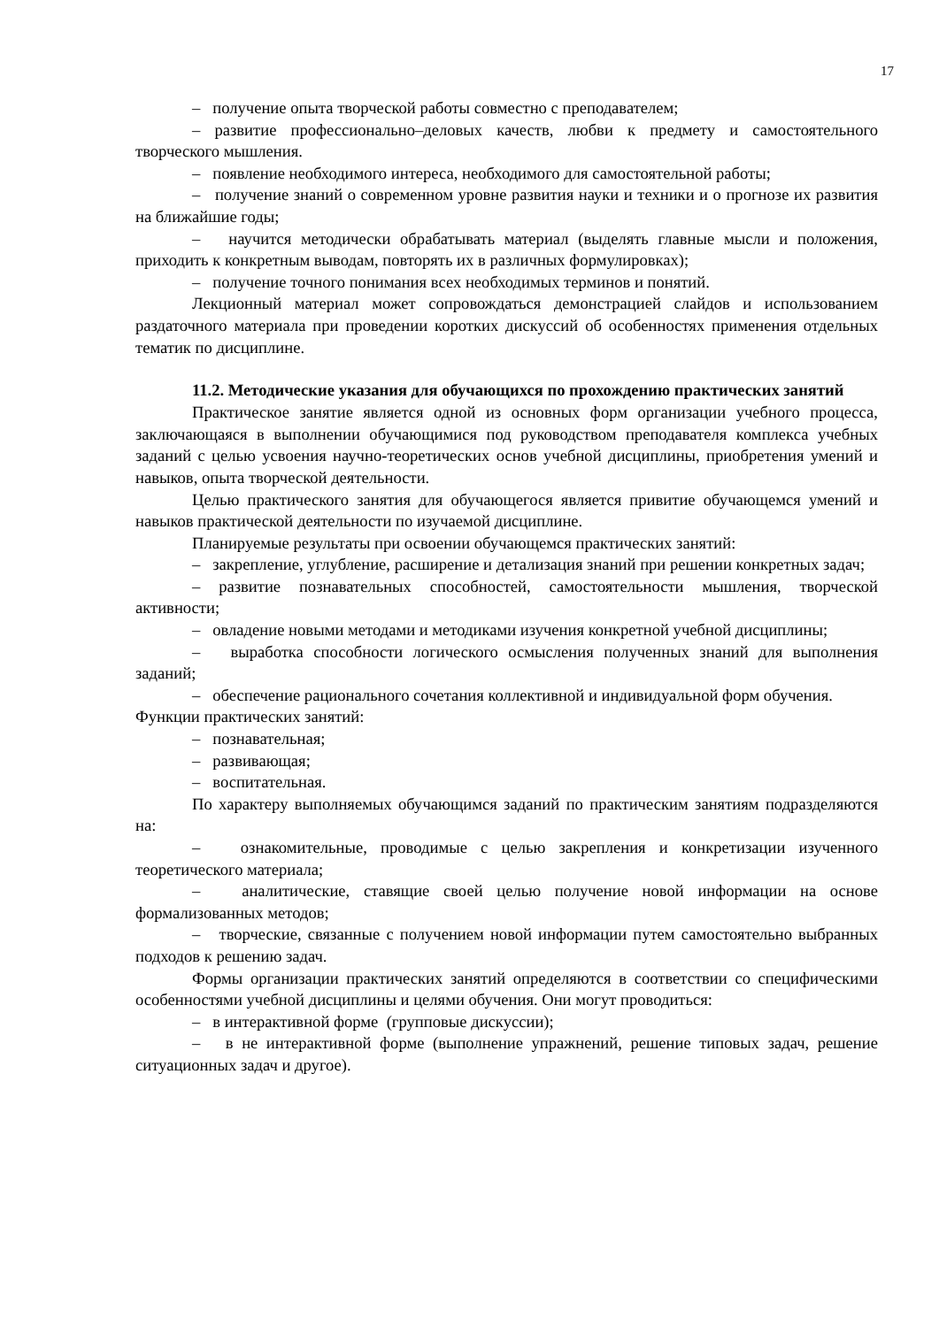17
– получение опыта творческой работы совместно с преподавателем;
– развитие профессионально–деловых качеств, любви к предмету и самостоятельного творческого мышления.
– появление необходимого интереса, необходимого для самостоятельной работы;
– получение знаний о современном уровне развития науки и техники и о прогнозе их развития на ближайшие годы;
– научится методически обрабатывать материал (выделять главные мысли и положения, приходить к конкретным выводам, повторять их в различных формулировках);
– получение точного понимания всех необходимых терминов и понятий.
Лекционный материал может сопровождаться демонстрацией слайдов и использованием раздаточного материала при проведении коротких дискуссий об особенностях применения отдельных тематик по дисциплине.
11.2. Методические указания для обучающихся по прохождению практических занятий
Практическое занятие является одной из основных форм организации учебного процесса, заключающаяся в выполнении обучающимися под руководством преподавателя комплекса учебных заданий с целью усвоения научно-теоретических основ учебной дисциплины, приобретения умений и навыков, опыта творческой деятельности.
Целью практического занятия для обучающегося является привитие обучающемся умений и навыков практической деятельности по изучаемой дисциплине.
Планируемые результаты при освоении обучающемся практических занятий:
– закрепление, углубление, расширение и детализация знаний при решении конкретных задач;
– развитие познавательных способностей, самостоятельности мышления, творческой активности;
– овладение новыми методами и методиками изучения конкретной учебной дисциплины;
– выработка способности логического осмысления полученных знаний для выполнения заданий;
– обеспечение рационального сочетания коллективной и индивидуальной форм обучения.
Функции практических занятий:
– познавательная;
– развивающая;
– воспитательная.
По характеру выполняемых обучающимся заданий по практическим занятиям подразделяются на:
– ознакомительные, проводимые с целью закрепления и конкретизации изученного теоретического материала;
– аналитические, ставящие своей целью получение новой информации на основе формализованных методов;
– творческие, связанные с получением новой информации путем самостоятельно выбранных подходов к решению задач.
Формы организации практических занятий определяются в соответствии со специфическими особенностями учебной дисциплины и целями обучения. Они могут проводиться:
– в интерактивной форме (групповые дискуссии);
– в не интерактивной форме (выполнение упражнений, решение типовых задач, решение ситуационных задач и другое).